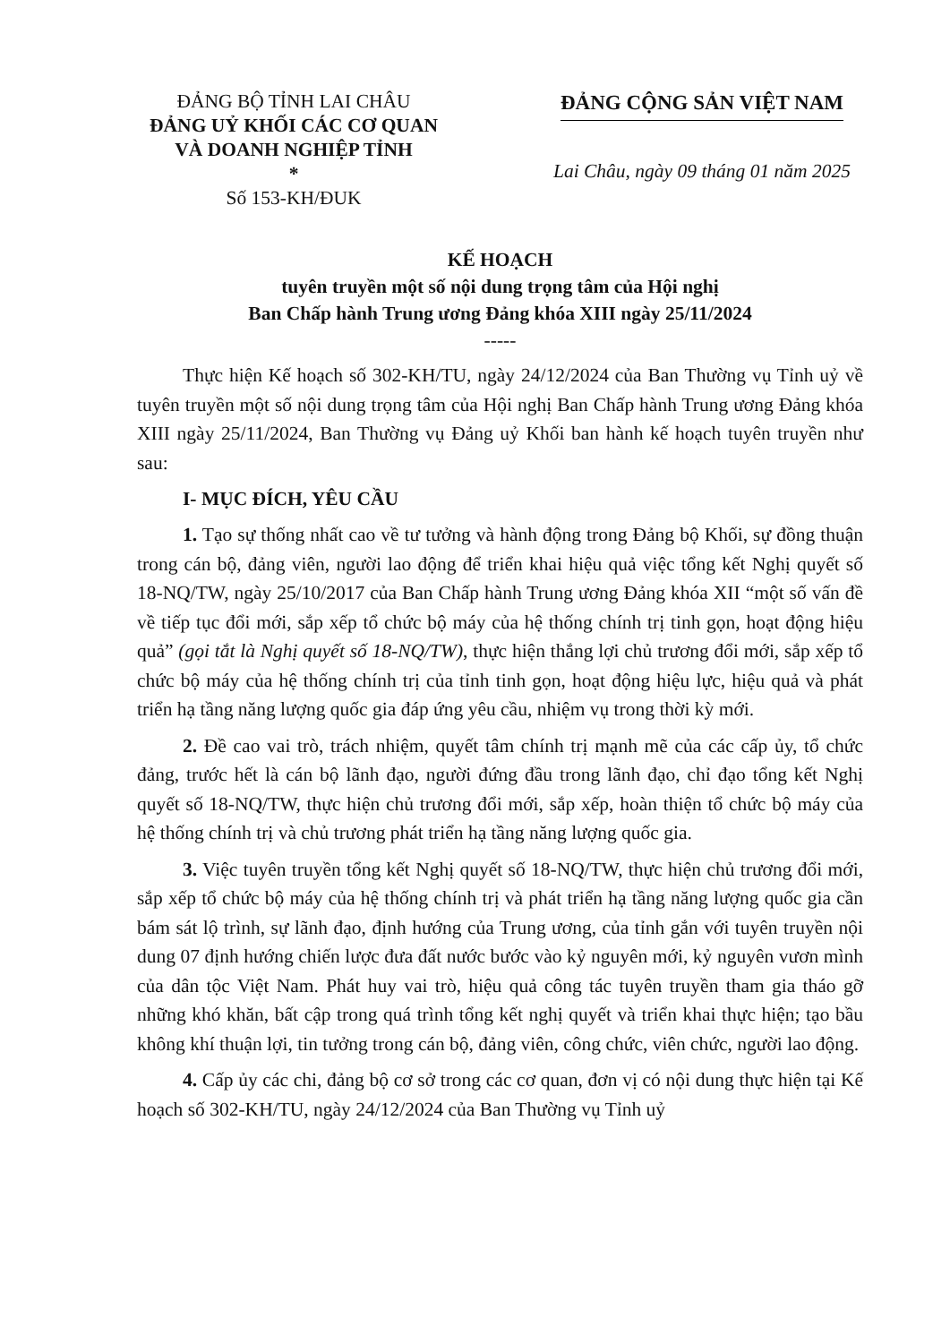ĐẢNG BỘ TỈNH LAI CHÂU
ĐẢNG UỶ KHỐI CÁC CƠ QUAN
VÀ DOANH NGHIỆP TỈNH
*
Số 153-KH/ĐUK
ĐẢNG CỘNG SẢN VIỆT NAM
Lai Châu, ngày 09 tháng 01 năm 2025
KẾ HOẠCH
tuyên truyền một số nội dung trọng tâm của Hội nghị
Ban Chấp hành Trung ương Đảng khóa XIII ngày 25/11/2024
-----
Thực hiện Kế hoạch số 302-KH/TU, ngày 24/12/2024 của Ban Thường vụ Tỉnh uỷ về tuyên truyền một số nội dung trọng tâm của Hội nghị Ban Chấp hành Trung ương Đảng khóa XIII ngày 25/11/2024, Ban Thường vụ Đảng uỷ Khối ban hành kế hoạch tuyên truyền như sau:
I- MỤC ĐÍCH, YÊU CẦU
1. Tạo sự thống nhất cao về tư tưởng và hành động trong Đảng bộ Khối, sự đồng thuận trong cán bộ, đảng viên, người lao động để triển khai hiệu quả việc tổng kết Nghị quyết số 18-NQ/TW, ngày 25/10/2017 của Ban Chấp hành Trung ương Đảng khóa XII “một số vấn đề về tiếp tục đổi mới, sắp xếp tổ chức bộ máy của hệ thống chính trị tinh gọn, hoạt động hiệu quả” (gọi tắt là Nghị quyết số 18-NQ/TW), thực hiện thắng lợi chủ trương đổi mới, sắp xếp tổ chức bộ máy của hệ thống chính trị của tỉnh tinh gọn, hoạt động hiệu lực, hiệu quả và phát triển hạ tầng năng lượng quốc gia đáp ứng yêu cầu, nhiệm vụ trong thời kỳ mới.
2. Đề cao vai trò, trách nhiệm, quyết tâm chính trị mạnh mẽ của các cấp ủy, tổ chức đảng, trước hết là cán bộ lãnh đạo, người đứng đầu trong lãnh đạo, chỉ đạo tổng kết Nghị quyết số 18-NQ/TW, thực hiện chủ trương đổi mới, sắp xếp, hoàn thiện tổ chức bộ máy của hệ thống chính trị và chủ trương phát triển hạ tầng năng lượng quốc gia.
3. Việc tuyên truyền tổng kết Nghị quyết số 18-NQ/TW, thực hiện chủ trương đổi mới, sắp xếp tổ chức bộ máy của hệ thống chính trị và phát triển hạ tầng năng lượng quốc gia cần bám sát lộ trình, sự lãnh đạo, định hướng của Trung ương, của tỉnh gắn với tuyên truyền nội dung 07 định hướng chiến lược đưa đất nước bước vào kỷ nguyên mới, kỷ nguyên vươn mình của dân tộc Việt Nam. Phát huy vai trò, hiệu quả công tác tuyên truyền tham gia tháo gỡ những khó khăn, bất cập trong quá trình tổng kết nghị quyết và triển khai thực hiện; tạo bầu không khí thuận lợi, tin tưởng trong cán bộ, đảng viên, công chức, viên chức, người lao động.
4. Cấp ủy các chi, đảng bộ cơ sở trong các cơ quan, đơn vị có nội dung thực hiện tại Kế hoạch số 302-KH/TU, ngày 24/12/2024 của Ban Thường vụ Tỉnh uỷ